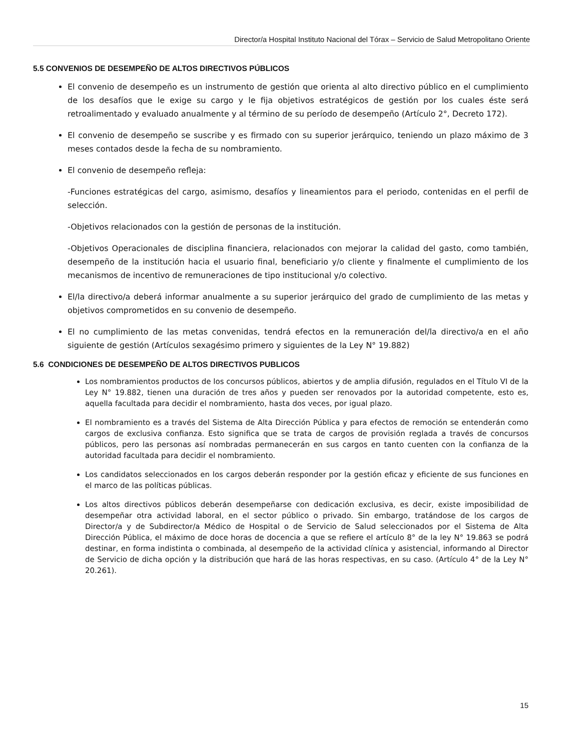Director/a Hospital Instituto Nacional del Tórax – Servicio de Salud Metropolitano Oriente
5.5 CONVENIOS DE DESEMPEÑO DE ALTOS DIRECTIVOS PÚBLICOS
El convenio de desempeño es un instrumento de gestión que orienta al alto directivo público en el cumplimiento de los desafíos que le exige su cargo y le fija objetivos estratégicos de gestión por los cuales éste será retroalimentado y evaluado anualmente y al término de su período de desempeño (Artículo 2°, Decreto 172).
El convenio de desempeño se suscribe y es firmado con su superior jerárquico, teniendo un plazo máximo de 3 meses contados desde la fecha de su nombramiento.
El convenio de desempeño refleja:
-Funciones estratégicas del cargo, asimismo, desafíos y lineamientos para el periodo, contenidas en el perfil de selección.
-Objetivos relacionados con la gestión de personas de la institución.
-Objetivos Operacionales de disciplina financiera, relacionados con mejorar la calidad del gasto, como también, desempeño de la institución hacia el usuario final, beneficiario y/o cliente y finalmente el cumplimiento de los mecanismos de incentivo de remuneraciones de tipo institucional y/o colectivo.
El/la directivo/a deberá informar anualmente a su superior jerárquico del grado de cumplimiento de las metas y objetivos comprometidos en su convenio de desempeño.
El no cumplimiento de las metas convenidas, tendrá efectos en la remuneración del/la directivo/a en el año siguiente de gestión (Artículos sexagésimo primero y siguientes de la Ley N° 19.882)
5.6 CONDICIONES DE DESEMPEÑO DE ALTOS DIRECTIVOS PUBLICOS
Los nombramientos productos de los concursos públicos, abiertos y de amplia difusión, regulados en el Título VI de la Ley N° 19.882, tienen una duración de tres años y pueden ser renovados por la autoridad competente, esto es, aquella facultada para decidir el nombramiento, hasta dos veces, por igual plazo.
El nombramiento es a través del Sistema de Alta Dirección Pública y para efectos de remoción se entenderán como cargos de exclusiva confianza. Esto significa que se trata de cargos de provisión reglada a través de concursos públicos, pero las personas así nombradas permanecerán en sus cargos en tanto cuenten con la confianza de la autoridad facultada para decidir el nombramiento.
Los candidatos seleccionados en los cargos deberán responder por la gestión eficaz y eficiente de sus funciones en el marco de las políticas públicas.
Los altos directivos públicos deberán desempeñarse con dedicación exclusiva, es decir, existe imposibilidad de desempeñar otra actividad laboral, en el sector público o privado. Sin embargo, tratándose de los cargos de Director/a y de Subdirector/a Médico de Hospital o de Servicio de Salud seleccionados por el Sistema de Alta Dirección Pública, el máximo de doce horas de docencia a que se refiere el artículo 8° de la ley N° 19.863 se podrá destinar, en forma indistinta o combinada, al desempeño de la actividad clínica y asistencial, informando al Director de Servicio de dicha opción y la distribución que hará de las horas respectivas, en su caso. (Artículo 4° de la Ley N° 20.261).
15